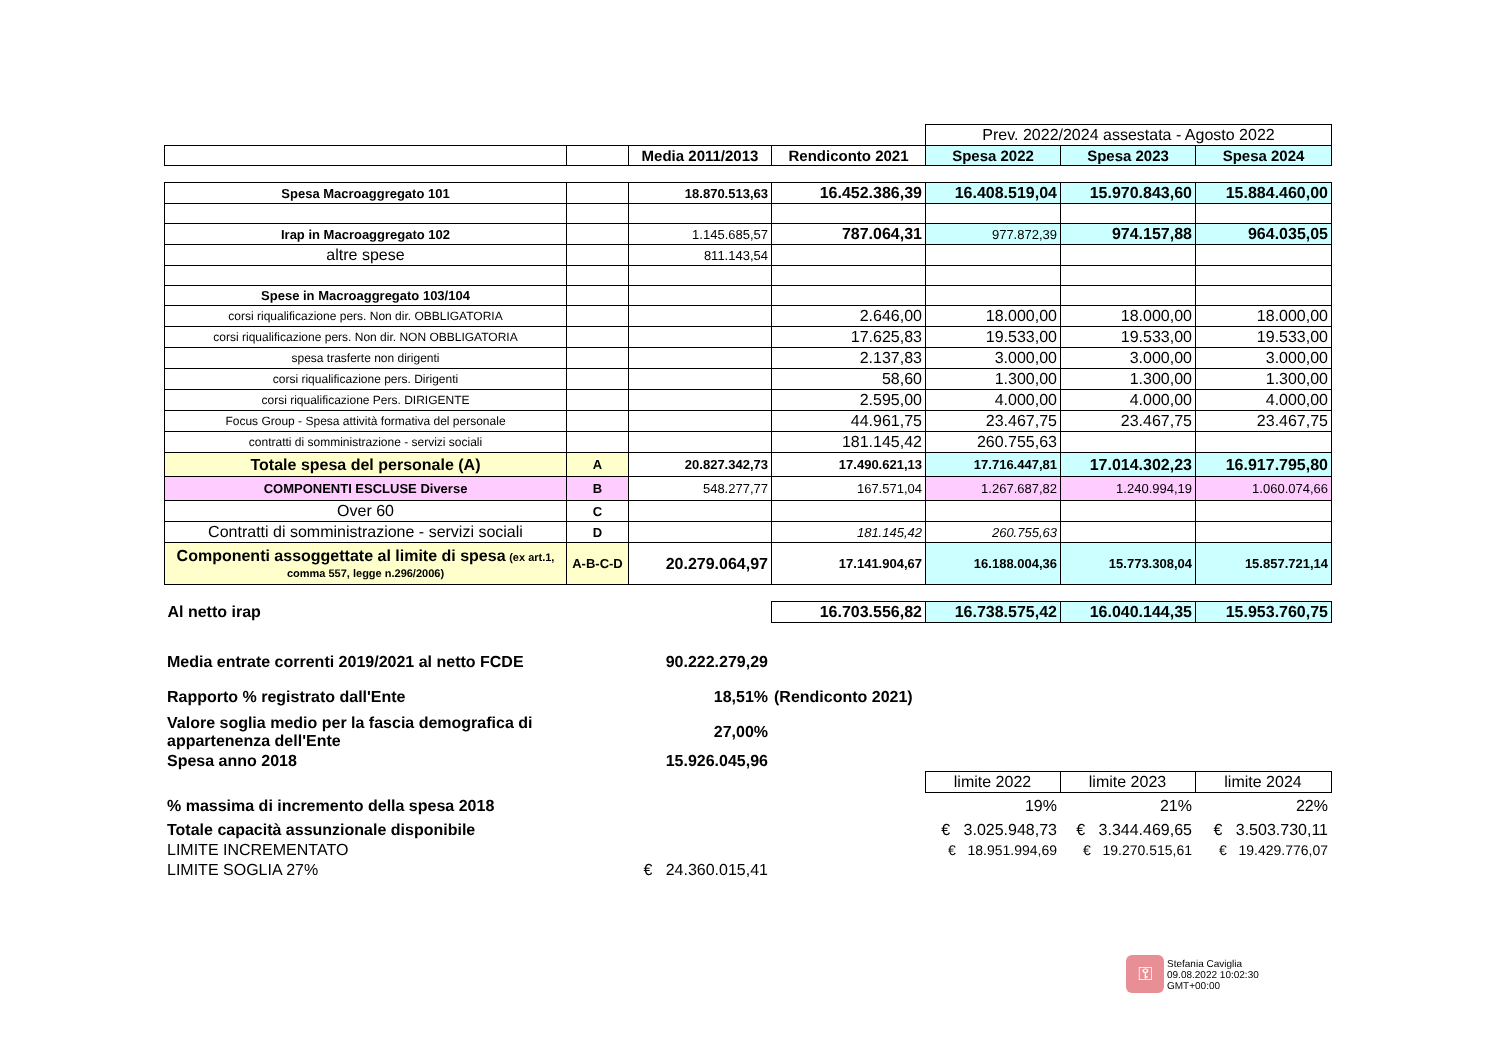| | | | | Prev. 2022/2024 assestata - Agosto 2022 | | |
| | | Media 2011/2013 | Rendiconto 2021 | Spesa 2022 | Spesa 2023 | Spesa 2024 |
| Spesa Macroaggregato 101 | | 18.870.513,63 | 16.452.386,39 | 16.408.519,04 | 15.970.843,60 | 15.884.460,00 |
| Irap in Macroaggregato 102 | | 1.145.685,57 | 787.064,31 | 977.872,39 | 974.157,88 | 964.035,05 |
| altre spese | | 811.143,54 | | | | |
| Spese in Macroaggregato 103/104 | | | | | | |
| corsi riqualificazione pers. Non dir. OBBLIGATORIA | | | 2.646,00 | 18.000,00 | 18.000,00 | 18.000,00 |
| corsi riqualificazione pers. Non dir. NON OBBLIGATORIA | | | 17.625,83 | 19.533,00 | 19.533,00 | 19.533,00 |
| spesa trasferte non dirigenti | | | 2.137,83 | 3.000,00 | 3.000,00 | 3.000,00 |
| corsi riqualificazione pers. Dirigenti | | | 58,60 | 1.300,00 | 1.300,00 | 1.300,00 |
| corsi riqualificazione Pers. DIRIGENTE | | | 2.595,00 | 4.000,00 | 4.000,00 | 4.000,00 |
| Focus Group - Spesa attività formativa del personale | | | 44.961,75 | 23.467,75 | 23.467,75 | 23.467,75 |
| contratti di somministrazione - servizi sociali | | | 181.145,42 | 260.755,63 | | |
| Totale spesa del personale (A) | A | 20.827.342,73 | 17.490.621,13 | 17.716.447,81 | 17.014.302,23 | 16.917.795,80 |
| COMPONENTI ESCLUSE Diverse | B | 548.277,77 | 167.571,04 | 1.267.687,82 | 1.240.994,19 | 1.060.074,66 |
| Over 60 | C | | | | | |
| Contratti di somministrazione - servizi sociali | D | | 181.145,42 | 260.755,63 | | |
| Componenti assoggettate al limite di spesa (ex art.1, comma 557, legge n.296/2006) | A-B-C-D | 20.279.064,97 | 17.141.904,67 | 16.188.004,36 | 15.773.308,04 | 15.857.721,14 |
| Al netto irap | | | 16.703.556,82 | 16.738.575,42 | 16.040.144,35 | 15.953.760,75 |
| Media entrate correnti 2019/2021 al netto FCDE | | 90.222.279,29 | | | | |
| Rapporto % registrato dall'Ente | | 18,51% | (Rendiconto 2021) | | | |
| Valore soglia medio per la fascia demografica di appartenenza dell'Ente | | 27,00% | | | | |
| Spesa anno 2018 | | 15.926.045,96 | | | | |
| | | | | limite 2022 | limite 2023 | limite 2024 |
| % massima di incremento della spesa 2018 | | | | 19% | 21% | 22% |
| Totale capacità assunzionale disponibile | | | | € 3.025.948,73 | € 3.344.469,65 | € 3.503.730,11 |
| LIMITE INCREMENTATO | | | | € 18.951.994,69 | € 19.270.515,61 | € 19.429.776,07 |
| LIMITE SOGLIA 27% | | € 24.360.015,41 | | | | |
⚿
Stefania Caviglia
09.08.2022 10:02:30
GMT+00:00